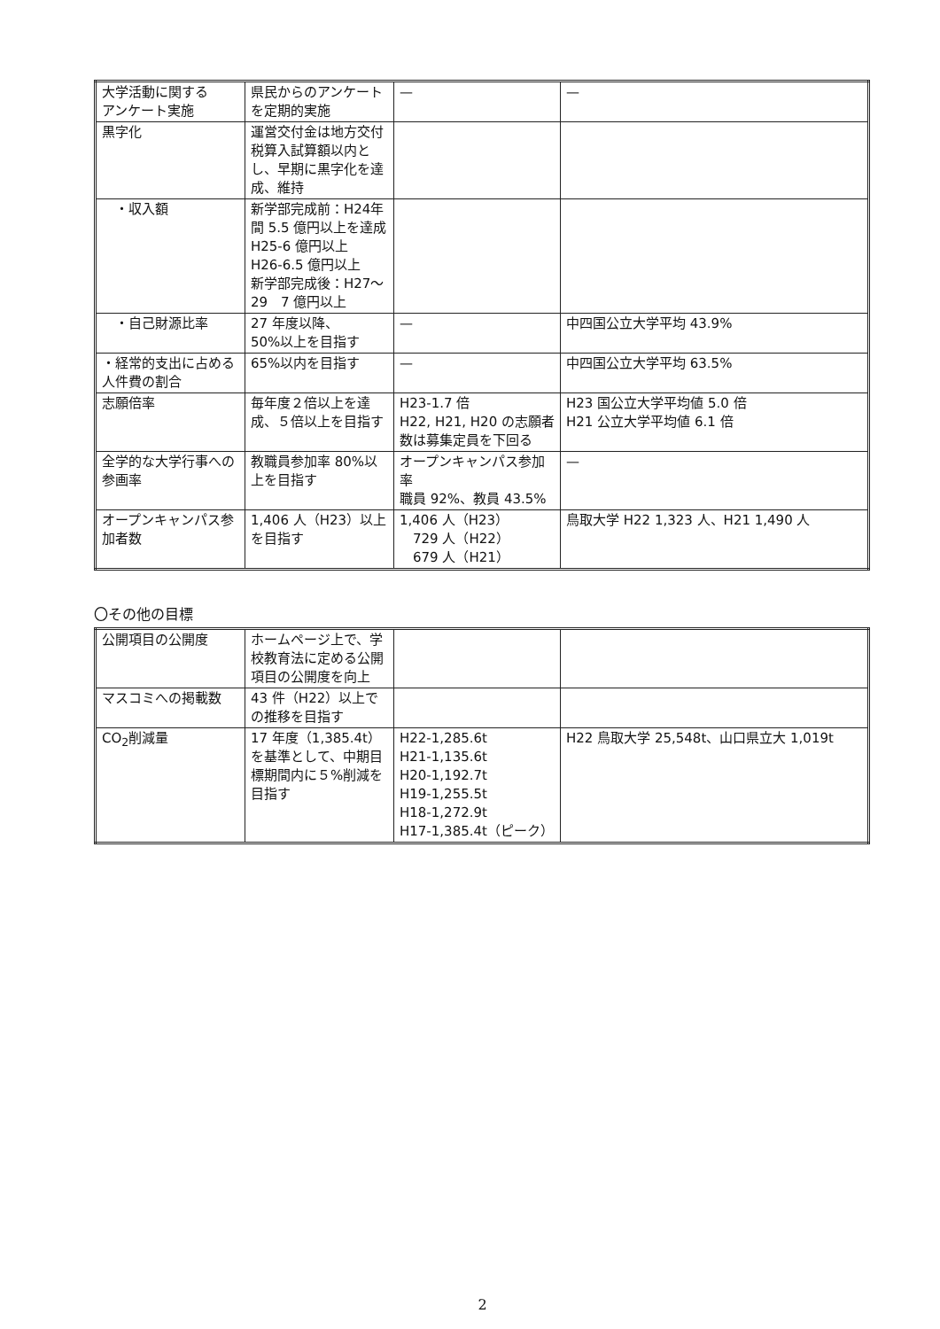| 大学活動に関する アンケート実施 | 県民からのアンケートを定期的実施 | — | — |
| 黒字化 | 運営交付金は地方交付税算入試算額以内とし、早期に黒字化を達成、維持 | | |
| ・収入額 | 新学部完成前：H24年間 5.5 億円以上を達成 H25-6 億円以上 H26-6.5 億円以上 新学部完成後：H27〜29 7 億円以上 | | |
| ・自己財源比率 | 27 年度以降、 50%以上を目指す | — | 中四国公立大学平均 43.9% |
| ・経常的支出に占める人件費の割合 | 65%以内を目指す | — | 中四国公立大学平均 63.5% |
| 志願倍率 | 毎年度２倍以上を達成、５倍以上を目指す | H23-1.7 倍 H22, H21, H20 の志願者数は募集定員を下回る | H23 国公立大学平均値 5.0 倍 H21 公立大学平均値 6.1 倍 |
| 全学的な大学行事への参画率 | 教職員参加率 80%以上を目指す | オープンキャンパス参加率 職員 92%、教員 43.5% | — |
| オープンキャンパス参加者数 | 1,406 人（H23）以上を目指す | 1,406 人（H23） 729 人（H22） 679 人（H21） | 鳥取大学 H22 1,323 人、H21 1,490 人 |
〇その他の目標
| 公開項目の公開度 | ホームページ上で、学校教育法に定める公開項目の公開度を向上 | | |
| マスコミへの掲載数 | 43 件（H22）以上での推移を目指す | | |
| CO<sub>2</sub>削減量 | 17 年度（1,385.4t）を基準として、中期目標期間内に５%削減を目指す | H22-1,285.6t H21-1,135.6t H20-1,192.7t H19-1,255.5t H18-1,272.9t H17-1,385.4t（ピーク） | H22 鳥取大学 25,548t、山口県立大 1,019t |
2